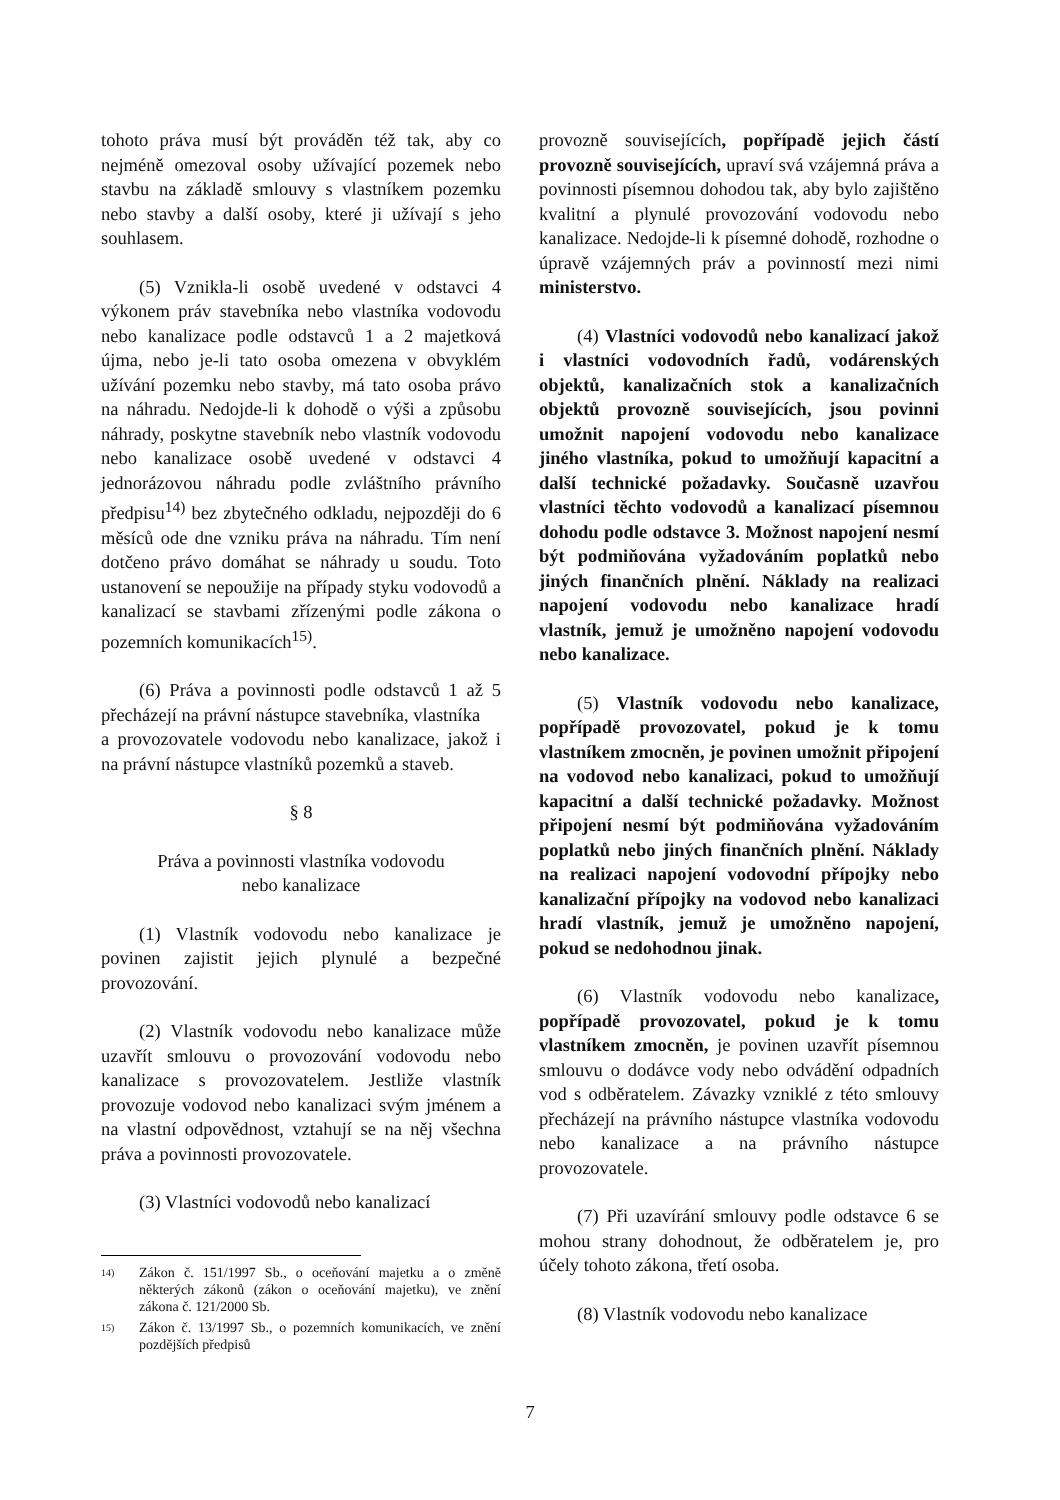tohoto práva musí být prováděn též tak, aby co nejméně omezoval osoby užívající pozemek nebo stavbu na základě smlouvy s vlastníkem pozemku nebo stavby a další osoby, které ji užívají s jeho souhlasem.
(5) Vznikla-li osobě uvedené v odstavci 4 výkonem práv stavebníka nebo vlastníka vodovodu nebo kanalizace podle odstavců 1 a 2 majetková újma, nebo je-li tato osoba omezena v obvyklém užívání pozemku nebo stavby, má tato osoba právo na náhradu. Nedojde-li k dohodě o výši a způsobu náhrady, poskytne stavebník nebo vlastník vodovodu nebo kanalizace osobě uvedené v odstavci 4 jednorázovou náhradu podle zvláštního právního předpisu<sup>14)</sup> bez zbytečného odkladu, nejpozději do 6 měsíců ode dne vzniku práva na náhradu. Tím není dotčeno právo domáhat se náhrady u soudu. Toto ustanovení se nepoužije na případy styku vodovodů a kanalizací se stavbami zřízenými podle zákona o pozemních komunikacích<sup>15)</sup>.
(6) Práva a povinnosti podle odstavců 1 až 5 přecházejí na právní nástupce stavebníka, vlastníka
a provozovatele vodovodu nebo kanalizace, jakož i na právní nástupce vlastníků pozemků a staveb.
§ 8
Práva a povinnosti vlastníka vodovodu
nebo kanalizace
(1) Vlastník vodovodu nebo kanalizace je povinen zajistit jejich plynulé a bezpečné provozování.
(2) Vlastník vodovodu nebo kanalizace může uzavřít smlouvu o provozování vodovodu nebo kanalizace s provozovatelem. Jestliže vlastník provozuje vodovod nebo kanalizaci svým jménem a na vlastní odpovědnost, vztahují se na něj všechna práva a povinnosti provozovatele.
(3) Vlastníci vodovodů nebo kanalizací
14) Zákon č. 151/1997 Sb., o oceňování majetku a o změně některých zákonů (zákon o oceňování majetku), ve znění zákona č. 121/2000 Sb.
15) Zákon č. 13/1997 Sb., o pozemních komunikacích, ve znění pozdějších předpisů
provozně souvisejících, popřípadě jejich částí provozně souvisejících, upraví svá vzájemná práva a povinnosti písemnou dohodou tak, aby bylo zajištěno kvalitní a plynulé provozování vodovodu nebo kanalizace. Nedojde-li k písemné dohodě, rozhodne o úpravě vzájemných práv a povinností mezi nimi ministerstvo.
(4) Vlastníci vodovodů nebo kanalizací jakož i vlastníci vodovodních řadů, vodárenských objektů, kanalizačních stok a kanalizačních objektů provozně souvisejících, jsou povinni umožnit napojení vodovodu nebo kanalizace jiného vlastníka, pokud to umožňují kapacitní a další technické požadavky. Současně uzavřou vlastníci těchto vodovodů a kanalizací písemnou dohodu podle odstavce 3. Možnost napojení nesmí být podmiňována vyžadováním poplatků nebo jiných finančních plnění. Náklady na realizaci napojení vodovodu nebo kanalizace hradí vlastník, jemuž je umožněno napojení vodovodu nebo kanalizace.
(5) Vlastník vodovodu nebo kanalizace, popřípadě provozovatel, pokud je k tomu vlastníkem zmocněn, je povinen umožnit připojení na vodovod nebo kanalizaci, pokud to umožňují kapacitní a další technické požadavky. Možnost připojení nesmí být podmiňována vyžadováním poplatků nebo jiných finančních plnění. Náklady na realizaci napojení vodovodní přípojky nebo kanalizační přípojky na vodovod nebo kanalizaci hradí vlastník, jemuž je umožněno napojení, pokud se nedohodnou jinak.
(6) Vlastník vodovodu nebo kanalizace, popřípadě provozovatel, pokud je k tomu vlastníkem zmocněn, je povinen uzavřít písemnou smlouvu o dodávce vody nebo odvádění odpadních vod s odběratelem. Závazky vzniklé z této smlouvy přecházejí na právního nástupce vlastníka vodovodu nebo kanalizace a na právního nástupce provozovatele.
(7) Při uzavírání smlouvy podle odstavce 6 se mohou strany dohodnout, že odběratelem je, pro účely tohoto zákona, třetí osoba.
(8) Vlastník vodovodu nebo kanalizace
7